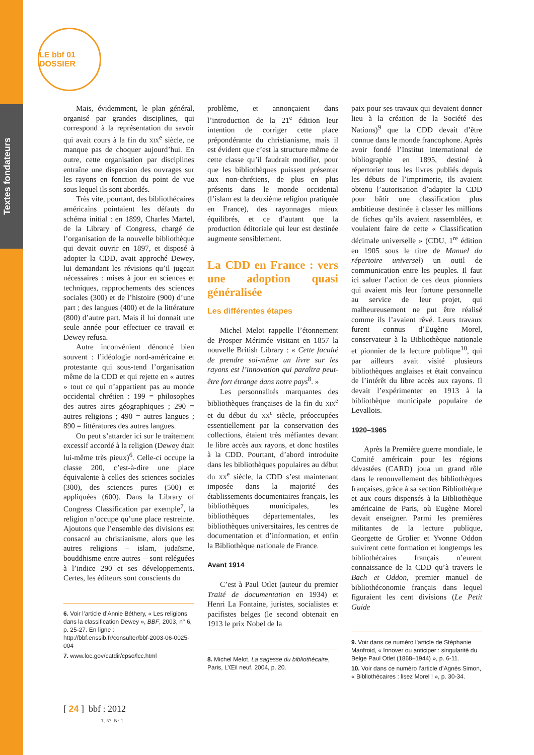Textes fondateurs
LE bbf 01 DOSSIER
Mais, évidemment, le plan général, organisé par grandes disciplines, qui correspond à la représentation du savoir qui avait cours à la fin du xix<sup>e</sup> siècle, ne manque pas de choquer aujourd’hui. En outre, cette organisation par disciplines entraîne une dispersion des ouvrages sur les rayons en fonction du point de vue sous lequel ils sont abordés.
Très vite, pourtant, des bibliothécaires américains pointaient les défauts du schéma initial : en 1899, Charles Martel, de la Library of Congress, chargé de l’organisation de la nouvelle bibliothèque qui devait ouvrir en 1897, et disposé à adopter la CDD, avait approché Dewey, lui demandant les révisions qu’il jugeait nécessaires : mises à jour en sciences et techniques, rapprochements des sciences sociales (300) et de l’histoire (900) d’une part ; des langues (400) et de la littérature (800) d’autre part. Mais il lui donnait une seule année pour effectuer ce travail et Dewey refusa.
Autre inconvénient dénoncé bien souvent : l’idéologie nord-américaine et protestante qui sous-tend l’organisation même de la CDD et qui rejette en « autres » tout ce qui n’appartient pas au monde occidental chrétien : 199 = philosophes des autres aires géographiques ; 290 = autres religions ; 490 = autres langues ; 890 = littératures des autres langues.
On peut s’attarder ici sur le traitement excessif accordé à la religion (Dewey était lui-même très pieux)<sup>6</sup>. Celle-ci occupe la classe 200, c’est-à-dire une place équivalente à celles des sciences sociales (300), des sciences pures (500) et appliquées (600). Dans la Library of Congress Classification par exemple<sup>7</sup>, la religion n’occupe qu’une place restreinte. Ajoutons que l’ensemble des divisions est consacré au christianisme, alors que les autres religions – islam, judaïsme, bouddhisme entre autres – sont reléguées à l’indice 290 et ses développements. Certes, les éditeurs sont conscients du
6. Voir l’article d’Annie Béthery, « Les religions dans la classification Dewey », BBF, 2003, n° 6, p. 25-27. En ligne : http://bbf.enssib.fr/consulter/bbf-2003-06-0025-004
7. www.loc.gov/catdir/cpso/lcc.html
problème, et annonçaient dans l’introduction de la 21<sup>e</sup> édition leur intention de corriger cette place prépondérante du christianisme, mais il est évident que c’est la structure même de cette classe qu’il faudrait modifier, pour que les bibliothèques puissent présenter aux non-chrétiens, de plus en plus présents dans le monde occidental (l’islam est la deuxième religion pratiquée en France), des rayonnages mieux équilibrés, et ce d’autant que la production éditoriale qui leur est destinée augmente sensiblement.
La CDD en France : vers une adoption quasi généralisée
Les différentes étapes
Michel Melot rappelle l’étonnement de Prosper Mérimée visitant en 1857 la nouvelle British Library : « Cette faculté de prendre soi-même un livre sur les rayons est l’innovation qui paraîtra peut-être fort étrange dans notre pays<sup>8</sup>. »
Les personnalités marquantes des bibliothèques françaises de la fin du xix<sup>e</sup> et du début du xx<sup>e</sup> siècle, préoccupées essentiellement par la conservation des collections, étaient très méfiantes devant le libre accès aux rayons, et donc hostiles à la CDD. Pourtant, d’abord introduite dans les bibliothèques populaires au début du xx<sup>e</sup> siècle, la CDD s’est maintenant imposée dans la majorité des établissements documentaires français, les bibliothèques municipales, les bibliothèques départementales, les bibliothèques universitaires, les centres de documentation et d’information, et enfin la Bibliothèque nationale de France.
Avant 1914
C’est à Paul Otlet (auteur du premier Traité de documentation en 1934) et Henri La Fontaine, juristes, socialistes et pacifistes belges (le second obtenait en 1913 le prix Nobel de la
8. Michel Melot, La sagesse du bibliothécaire, Paris, L’Œil neuf, 2004, p. 20.
paix pour ses travaux qui devaient donner lieu à la création de la Société des Nations)<sup>9</sup> que la CDD devait d’être connue dans le monde francophone. Après avoir fondé l’Institut international de bibliographie en 1895, destiné à répertorier tous les livres publiés depuis les débuts de l’imprimerie, ils avaient obtenu l’autorisation d’adapter la CDD pour bâtir une classification plus ambitieuse destinée à classer les millions de fiches qu’ils avaient rassemblées, et voulaient faire de cette « Classification décimale universelle » (CDU, 1<sup>re</sup> édition en 1905 sous le titre de Manuel du répertoire universel) un outil de communication entre les peuples. Il faut ici saluer l’action de ces deux pionniers qui avaient mis leur fortune personnelle au service de leur projet, qui malheureusement ne put être réalisé comme ils l’avaient rêvé. Leurs travaux furent connus d’Eugène Morel, conservateur à la Bibliothèque nationale et pionnier de la lecture publique<sup>10</sup>, qui par ailleurs avait visité plusieurs bibliothèques anglaises et était convaincu de l’intérêt du libre accès aux rayons. Il devait l’expérimenter en 1913 à la bibliothèque municipale populaire de Levallois.
1920–1965
Après la Première guerre mondiale, le Comité américain pour les régions dévastées (CARD) joua un grand rôle dans le renouvellement des bibliothèques françaises, grâce à sa section Bibliothèque et aux cours dispensés à la Bibliothèque américaine de Paris, où Eugène Morel devait enseigner. Parmi les premières militantes de la lecture publique, Georgette de Grolier et Yvonne Oddon suivirent cette formation et longtemps les bibliothécaires français n’eurent connaissance de la CDD qu’à travers le Bach et Oddon, premier manuel de bibliothéconomie français dans lequel figuraient les cent divisions (Le Petit Guide
9. Voir dans ce numéro l’article de Stéphanie Manfroid, « Innover ou anticiper : singularité du Belge Paul Otlet (1868–1944) », p. 6-11.
10. Voir dans ce numéro l’article d’Agnès Simon, « Bibliothécaires : lisez Morel ! », p. 30-34.
[ 24 ] bbf : 2012
T. 57, N° 1